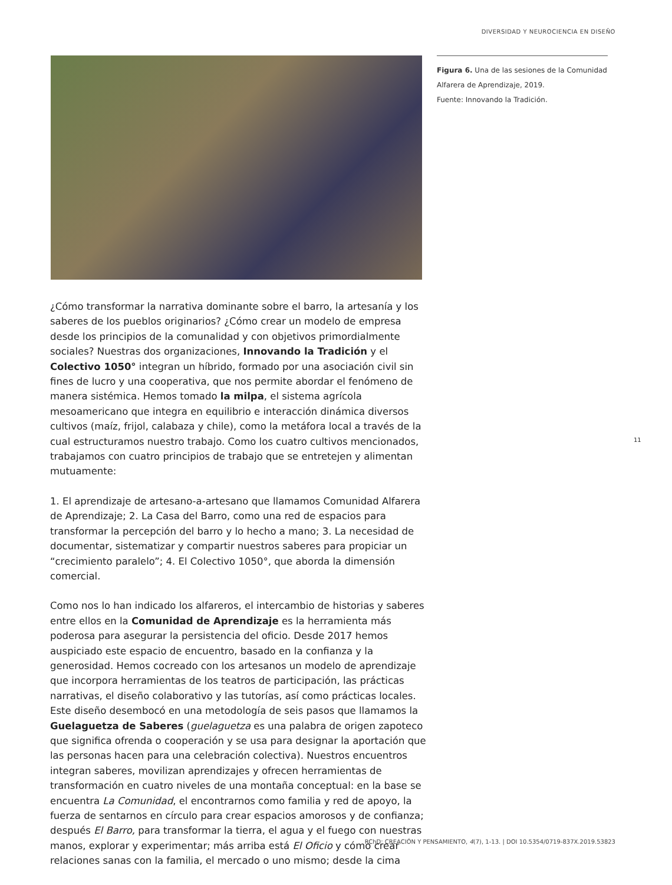DIVERSIDAD Y NEUROCIENCIA EN DISEÑO
Figura 6. Una de las sesiones de la Comunidad Alfarera de Aprendizaje, 2019.
Fuente: Innovando la Tradición.
¿Cómo transformar la narrativa dominante sobre el barro, la artesanía y los saberes de los pueblos originarios? ¿Cómo crear un modelo de empresa desde los principios de la comunalidad y con objetivos primordialmente sociales? Nuestras dos organizaciones, Innovando la Tradición y el Colectivo 1050° integran un híbrido, formado por una asociación civil sin fines de lucro y una cooperativa, que nos permite abordar el fenómeno de manera sistémica. Hemos tomado la milpa, el sistema agrícola mesoamericano que integra en equilibrio e interacción dinámica diversos cultivos (maíz, frijol, calabaza y chile), como la metáfora local a través de la cual estructuramos nuestro trabajo. Como los cuatro cultivos mencionados, trabajamos con cuatro principios de trabajo que se entretejen y alimentan mutuamente:
1. El aprendizaje de artesano-a-artesano que llamamos Comunidad Alfarera de Aprendizaje; 2. La Casa del Barro, como una red de espacios para transformar la percepción del barro y lo hecho a mano; 3. La necesidad de documentar, sistematizar y compartir nuestros saberes para propiciar un “crecimiento paralelo”; 4. El Colectivo 1050°, que aborda la dimensión comercial.
Como nos lo han indicado los alfareros, el intercambio de historias y saberes entre ellos en la Comunidad de Aprendizaje es la herramienta más poderosa para asegurar la persistencia del oficio. Desde 2017 hemos auspiciado este espacio de encuentro, basado en la confianza y la generosidad. Hemos cocreado con los artesanos un modelo de aprendizaje que incorpora herramientas de los teatros de participación, las prácticas narrativas, el diseño colaborativo y las tutorías, así como prácticas locales. Este diseño desembocó en una metodología de seis pasos que llamamos la Guelaguetza de Saberes (guelaguetza es una palabra de origen zapoteco que significa ofrenda o cooperación y se usa para designar la aportación que las personas hacen para una celebración colectiva). Nuestros encuentros integran saberes, movilizan aprendizajes y ofrecen herramientas de transformación en cuatro niveles de una montaña conceptual: en la base se encuentra La Comunidad, el encontrarnos como familia y red de apoyo, la fuerza de sentarnos en círculo para crear espacios amorosos y de confianza; después El Barro, para transformar la tierra, el agua y el fuego con nuestras manos, explorar y experimentar; más arriba está El Oficio y cómo crear relaciones sanas con la familia, el mercado o uno mismo; desde la cima
11
RChD: CREACIÓN Y PENSAMIENTO, 4(7), 1-13. | DOI 10.5354/0719-837X.2019.53823